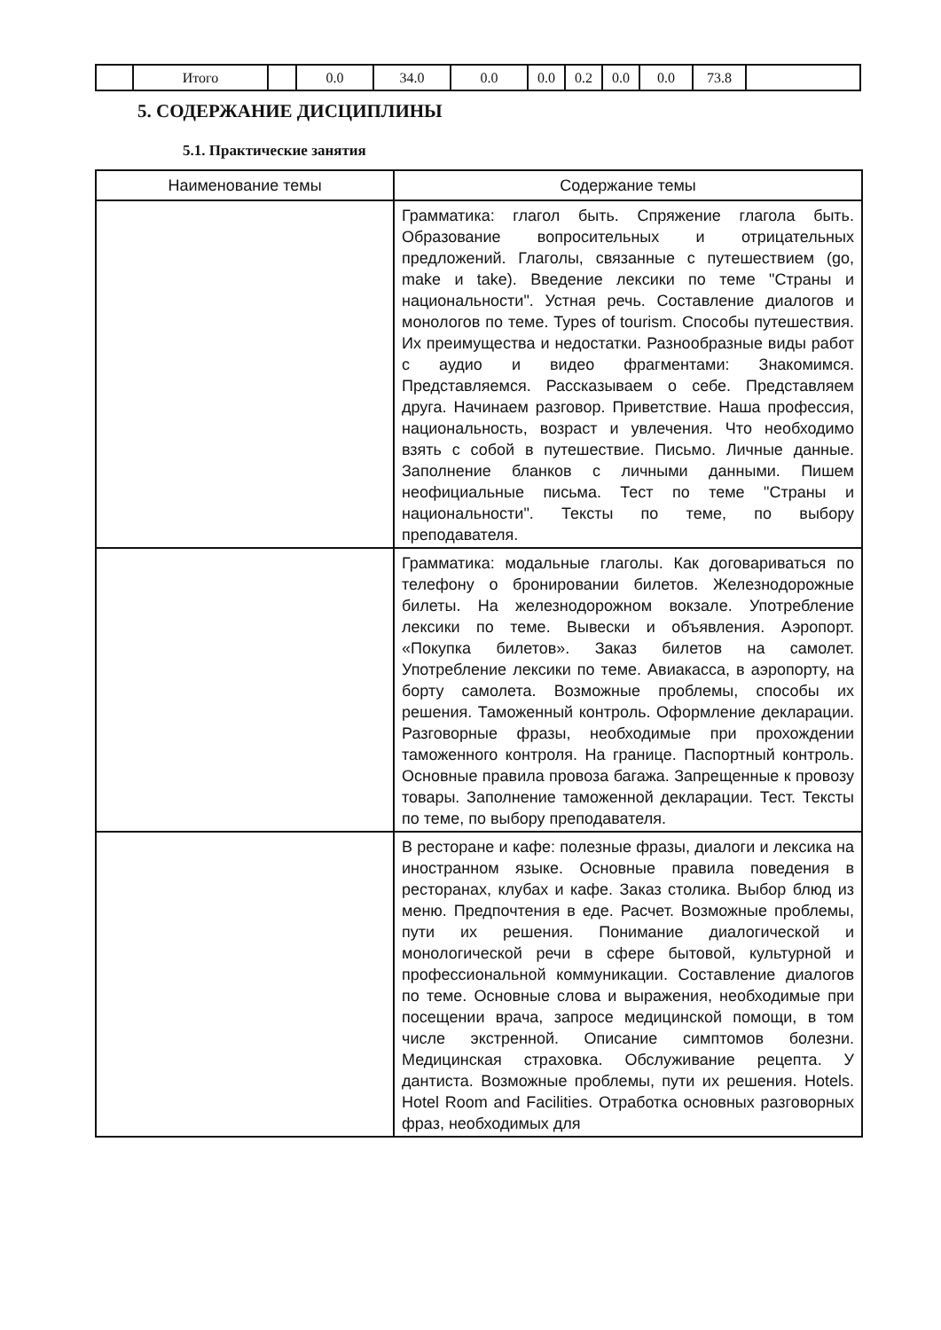| | Итого | | 0.0 | 34.0 | 0.0 | 0.0 | 0.2 | 0.0 | 0.0 | 73.8 | |
5. СОДЕРЖАНИЕ ДИСЦИПЛИНЫ
5.1. Практические занятия
| Наименование темы | Содержание темы |
| --- | --- |
| | Грамматика: глагол быть. Спряжение глагола быть. Образование вопросительных и отрицательных предложений. Глаголы, связанные с путешествием (go, make и take). Введение лексики по теме "Страны и национальности". Устная речь. Составление диалогов и монологов по теме. Types of tourism. Способы путешествия. Их преимущества и недостатки. Разнообразные виды работ с аудио и видео фрагментами: Знакомимся. Представляемся. Рассказываем о себе. Представляем друга. Начинаем разговор. Приветствие. Наша профессия, национальность, возраст и увлечения. Что необходимо взять с собой в путешествие. Письмо. Личные данные. Заполнение бланков с личными данными. Пишем неофициальные письма. Тест по теме "Страны и национальности". Тексты по теме, по выбору преподавателя. |
| | Грамматика: модальные глаголы. Как договариваться по телефону о бронировании билетов. Железнодорожные билеты. На железнодорожном вокзале. Употребление лексики по теме. Вывески и объявления. Аэропорт. «Покупка билетов». Заказ билетов на самолет. Употребление лексики по теме. Авиакасса, в аэропорту, на борту самолета. Возможные проблемы, способы их решения. Таможенный контроль. Оформление декларации. Разговорные фразы, необходимые при прохождении таможенного контроля. На границе. Паспортный контроль. Основные правила провоза багажа. Запрещенные к провозу товары. Заполнение таможенной декларации. Тест. Тексты по теме, по выбору преподавателя. |
| | В ресторане и кафе: полезные фразы, диалоги и лексика на иностранном языке. Основные правила поведения в ресторанах, клубах и кафе. Заказ столика. Выбор блюд из меню. Предпочтения в еде. Расчет. Возможные проблемы, пути их решения. Понимание диалогической и монологической речи в сфере бытовой, культурной и профессиональной коммуникации. Составление диалогов по теме. Основные слова и выражения, необходимые при посещении врача, запросе медицинской помощи, в том числе экстренной. Описание симптомов болезни. Медицинская страховка. Обслуживание рецепта. У дантиста. Возможные проблемы, пути их решения. Hotels. Hotel Room and Facilities. Отработка основных разговорных фраз, необходимых для |